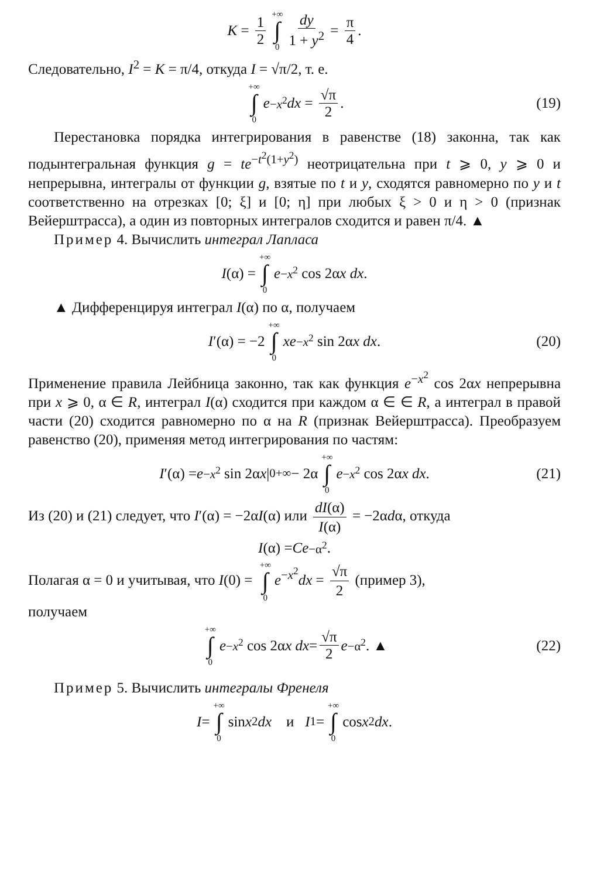K = 1 2 +∞ ∫ 0 dy 1 + y<sup>2</sup> = π 4.
Следовательно, I<sup>2</sup> = K = π/4, откуда I = √π/2, т. е.
+∞ ∫ 0 e<sup>−x<sup>2</sup></sup> dx = √π 2. (19)
Перестановка порядка интегрирования в равенстве (18) законна, так как подынтегральная функция g = te<sup>−t<sup>2</sup>(1+y<sup>2</sup>)</sup> неотрицательна при t ⩾ 0, y ⩾ 0 и непрерывна, интегралы от функции g, взятые по t и y, сходятся равномерно по y и t соответственно на отрезках [0; ξ] и [0; η] при любых ξ > 0 и η > 0 (признак Вейерштрасса), а один из повторных интегралов сходится и равен π/4. ▲
Пример 4. Вычислить интеграл Лапласа
I (α) = +∞ ∫ 0 e<sup>−x<sup>2</sup></sup> cos 2α x dx.
▲ Дифференцируя интеграл I(α) по α, получаем
I ′(α) = −2 +∞ ∫ 0 xe<sup>−x<sup>2</sup></sup> sin 2α x dx. (20)
Применение правила Лейбница законно, так как функция e<sup>−x<sup>2</sup></sup> cos 2αx непрерывна при x ⩾ 0, α ∈ R, интеграл I(α) сходится при каждом α ∈ ∈ R, а интеграл в правой части (20) сходится равномерно по α на R (признак Вейерштрасса). Преобразуем равенство (20), применяя метод интегрирования по частям:
I ′(α) = e<sup>−x<sup>2</sup></sup> sin 2α x |<sub>0</sub><sup>+∞</sup> − 2α +∞ ∫ 0 e<sup>−x<sup>2</sup></sup> cos 2α x dx. (21)
Из (20) и (21) следует, что I′(α) = −2αI(α) или dI(α) I(α) = −2αdα, откуда
I (α) = Ce<sup>−α<sup>2</sup></sup>.
Полагая α = 0 и учитывая, что I(0) = +∞ ∫ 0 e<sup>−x<sup>2</sup></sup>dx = √π 2 (пример 3),
получаем
+∞ ∫ 0 e<sup>−x<sup>2</sup></sup> cos 2α x dx = √π 2 e<sup>−α<sup>2</sup></sup>. ▲ (22)
Пример 5. Вычислить интегралы Френеля
I = +∞ ∫ 0 sin x<sup>2</sup> dx и I<sub>1</sub> = +∞ ∫ 0 cos x<sup>2</sup> dx.